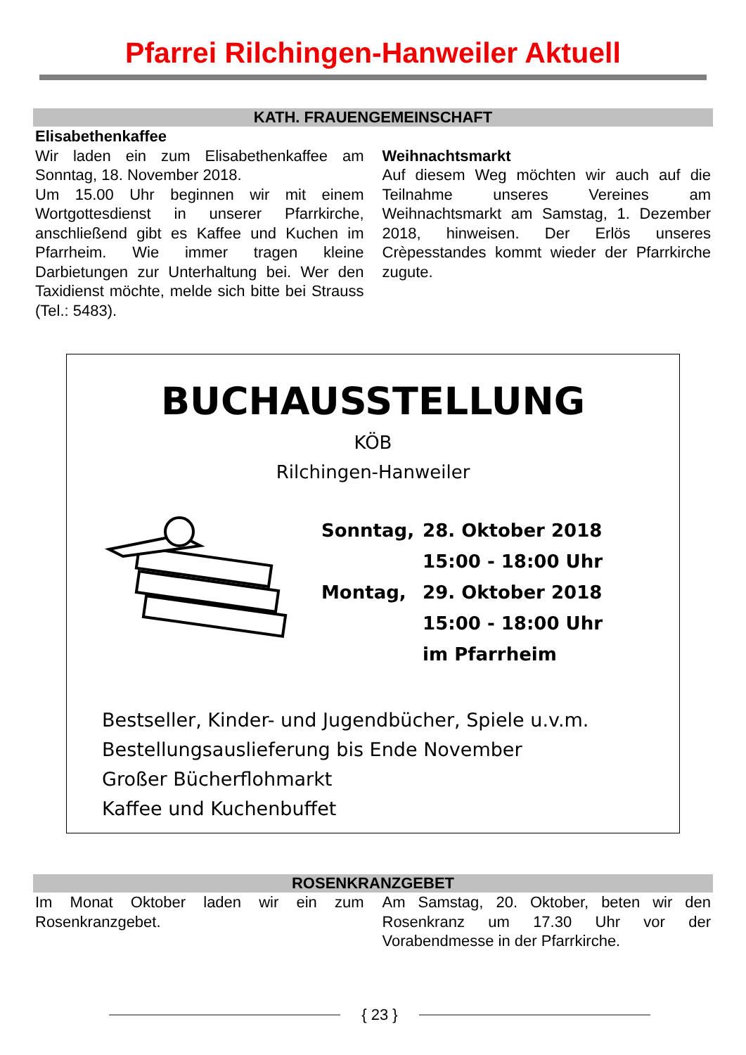Pfarrei Rilchingen-Hanweiler Aktuell
KATH. FRAUENGEMEINSCHAFT
Elisabethenkaffee
Wir laden ein zum Elisabethenkaffee am Sonntag, 18. November 2018.
Um 15.00 Uhr beginnen wir mit einem Wortgottesdienst in unserer Pfarrkirche, anschließend gibt es Kaffee und Kuchen im Pfarrheim. Wie immer tragen kleine Darbietungen zur Unterhaltung bei. Wer den Taxidienst möchte, melde sich bitte bei Strauss (Tel.: 5483).
Weihnachtsmarkt
Auf diesem Weg möchten wir auch auf die Teilnahme unseres Vereines am Weihnachtsmarkt am Samstag, 1. Dezember 2018, hinweisen. Der Erlös unseres Crèpesstandes kommt wieder der Pfarrkirche zugute.
BUCHAUSSTELLUNG
KÖB
Rilchingen-Hanweiler
| Sonntag, | 28. Oktober 2018 |
| | 15:00 - 18:00 Uhr |
| Montag, | 29. Oktober 2018 |
| | 15:00 - 18:00 Uhr |
| | im Pfarrheim |
Bestseller, Kinder- und Jugendbücher, Spiele u.v.m.
Bestellungsauslieferung bis Ende November
Großer Bücherflohmarkt
Kaffee und Kuchenbuffet
ROSENKRANZGEBET
Im Monat Oktober laden wir ein zum Rosenkranzgebet.
Am Samstag, 20. Oktober, beten wir den Rosenkranz um 17.30 Uhr vor der Vorabendmesse in der Pfarrkirche.
{ 23 }